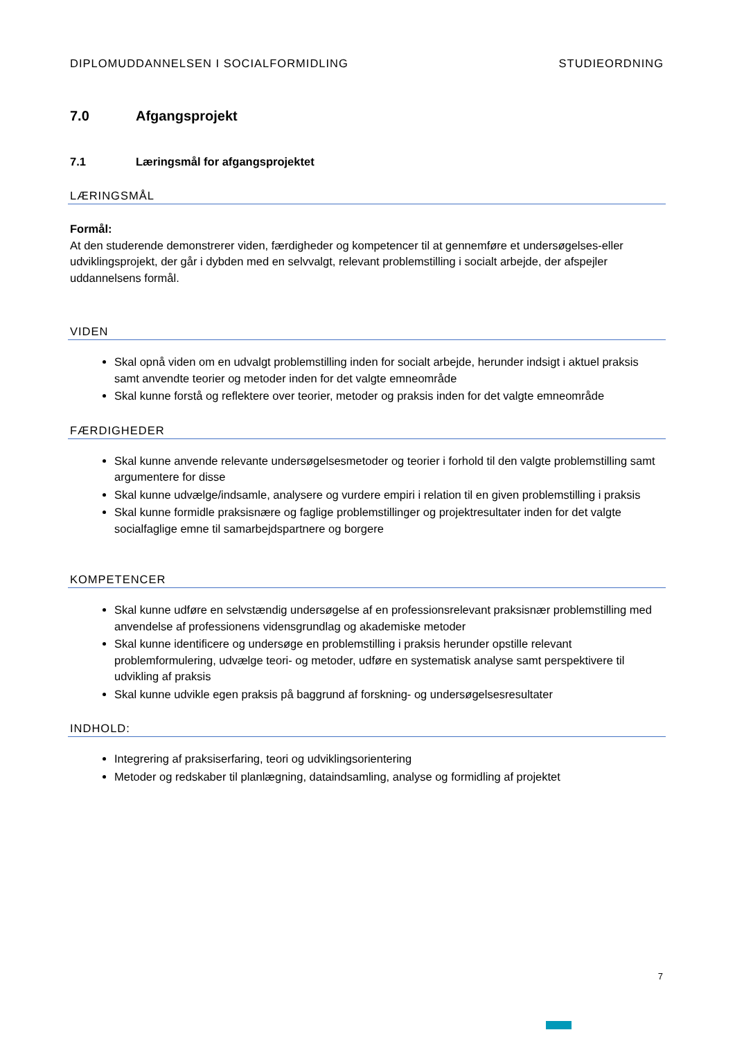DIPLOMUDDANNELSEN I SOCIALFORMIDLING STUDIEORDNING
7.0 Afgangsprojekt
7.1 Læringsmål for afgangsprojektet
LÆRINGSMÅL
Formål:
At den studerende demonstrerer viden, færdigheder og kompetencer til at gennemføre et undersøgelses-eller udviklingsprojekt, der går i dybden med en selvvalgt, relevant problemstilling i socialt arbejde, der afspejler uddannelsens formål.
VIDEN
Skal opnå viden om en udvalgt problemstilling inden for socialt arbejde, herunder indsigt i aktuel praksis samt anvendte teorier og metoder inden for det valgte emneområde
Skal kunne forstå og reflektere over teorier, metoder og praksis inden for det valgte emneområde
FÆRDIGHEDER
Skal kunne anvende relevante undersøgelsesmetoder og teorier i forhold til den valgte problemstilling samt argumentere for disse
Skal kunne udvælge/indsamle, analysere og vurdere empiri i relation til en given problemstilling i praksis
Skal kunne formidle praksisnære og faglige problemstillinger og projektresultater inden for det valgte socialfaglige emne til samarbejdspartnere og borgere
KOMPETENCER
Skal kunne udføre en selvstændig undersøgelse af en professionsrelevant praksisnær problemstilling med anvendelse af professionens vidensgrundlag og akademiske metoder
Skal kunne identificere og undersøge en problemstilling i praksis herunder opstille relevant problemformulering, udvælge teori- og metoder, udføre en systematisk analyse samt perspektivere til udvikling af praksis
Skal kunne udvikle egen praksis på baggrund af forskning- og undersøgelsesresultater
INDHOLD:
Integrering af praksiserfaring, teori og udviklingsorientering
Metoder og redskaber til planlægning, dataindsamling, analyse og formidling af projektet
7